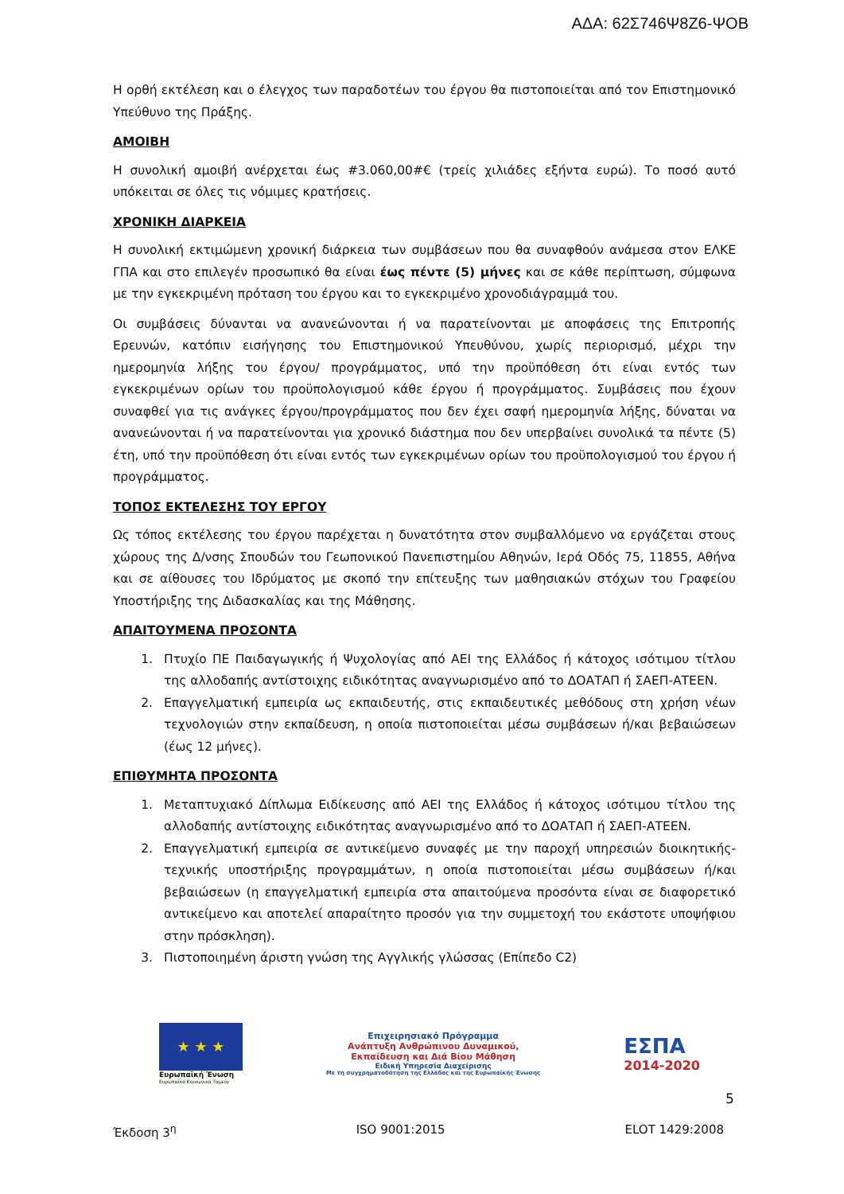ΑΔΑ: 62Σ746Ψ8Ζ6-ΨΟΒ
Η ορθή εκτέλεση και ο έλεγχος των παραδοτέων του έργου θα πιστοποιείται από τον Επιστημονικό Υπεύθυνο της Πράξης.
ΑΜΟΙΒΗ
Η συνολική αμοιβή ανέρχεται έως #3.060,00#€ (τρείς χιλιάδες εξήντα ευρώ). Το ποσό αυτό υπόκειται σε όλες τις νόμιμες κρατήσεις.
ΧΡΟΝΙΚΗ ΔΙΑΡΚΕΙΑ
Η συνολική εκτιμώμενη χρονική διάρκεια των συμβάσεων που θα συναφθούν ανάμεσα στον ΕΛΚΕ ΓΠΑ και στο επιλεγέν προσωπικό θα είναι έως πέντε (5) μήνες και σε κάθε περίπτωση, σύμφωνα με την εγκεκριμένη πρόταση του έργου και το εγκεκριμένο χρονοδιάγραμμά του.
Οι συμβάσεις δύνανται να ανανεώνονται ή να παρατείνονται με αποφάσεις της Επιτροπής Ερευνών, κατόπιν εισήγησης του Επιστημονικού Υπευθύνου, χωρίς περιορισμό, μέχρι την ημερομηνία λήξης του έργου/ προγράμματος, υπό την προϋπόθεση ότι είναι εντός των εγκεκριμένων ορίων του προϋπολογισμού κάθε έργου ή προγράμματος. Συμβάσεις που έχουν συναφθεί για τις ανάγκες έργου/προγράμματος που δεν έχει σαφή ημερομηνία λήξης, δύναται να ανανεώνονται ή να παρατείνονται για χρονικό διάστημα που δεν υπερβαίνει συνολικά τα πέντε (5) έτη, υπό την προϋπόθεση ότι είναι εντός των εγκεκριμένων ορίων του προϋπολογισμού του έργου ή προγράμματος.
ΤΟΠΟΣ ΕΚΤΕΛΕΣΗΣ ΤΟΥ ΕΡΓΟΥ
Ως τόπος εκτέλεσης του έργου παρέχεται η δυνατότητα στον συμβαλλόμενο να εργάζεται στους χώρους της Δ/νσης Σπουδών του Γεωπονικού Πανεπιστημίου Αθηνών, Ιερά Οδός 75, 11855, Αθήνα και σε αίθουσες του Ιδρύματος με σκοπό την επίτευξης των μαθησιακών στόχων του Γραφείου Υποστήριξης της Διδασκαλίας και της Μάθησης.
ΑΠΑΙΤΟΥΜΕΝΑ ΠΡΟΣΟΝΤΑ
1. Πτυχίο ΠΕ Παιδαγωγικής ή Ψυχολογίας από ΑΕΙ της Ελλάδος ή κάτοχος ισότιμου τίτλου της αλλοδαπής αντίστοιχης ειδικότητας αναγνωρισμένο από το ΔΟΑΤΑΠ ή ΣΑΕΠ-ΑΤΕΕΝ.
2. Επαγγελματική εμπειρία ως εκπαιδευτής, στις εκπαιδευτικές μεθόδους στη χρήση νέων τεχνολογιών στην εκπαίδευση, η οποία πιστοποιείται μέσω συμβάσεων ή/και βεβαιώσεων (έως 12 μήνες).
ΕΠΙΘΥΜΗΤΑ ΠΡΟΣΟΝΤΑ
1. Μεταπτυχιακό Δίπλωμα Ειδίκευσης από ΑΕΙ της Ελλάδος ή κάτοχος ισότιμου τίτλου της αλλοδαπής αντίστοιχης ειδικότητας αναγνωρισμένο από το ΔΟΑΤΑΠ ή ΣΑΕΠ-ΑΤΕΕΝ.
2. Επαγγελματική εμπειρία σε αντικείμενο συναφές με την παροχή υπηρεσιών διοικητικής-τεχνικής υποστήριξης προγραμμάτων, η οποία πιστοποιείται μέσω συμβάσεων ή/και βεβαιώσεων (η επαγγελματική εμπειρία στα απαιτούμενα προσόντα είναι σε διαφορετικό αντικείμενο και αποτελεί απαραίτητο προσόν για την συμμετοχή του εκάστοτε υποψήφιου στην πρόσκληση).
3. Πιστοποιημένη άριστη γνώση της Αγγλικής γλώσσας (Επίπεδο C2)
★ ★ ★
Ευρωπαϊκή Ένωση
Ευρωπαϊκό Κοινωνικό Ταμείο
Επιχειρησιακό Πρόγραμμα
Ανάπτυξη Ανθρώπινου Δυναμικού,
Εκπαίδευση και Διά Βίου Μάθηση
Ειδική Υπηρεσία Διαχείρισης
Με τη συγχρηματοδότηση της Ελλάδας και της Ευρωπαϊκής Ένωσης
ΕΣΠΑ
2014-2020
5
Έκδοση 3<sup>η</sup> ISO 9001:2015 ELOT 1429:2008